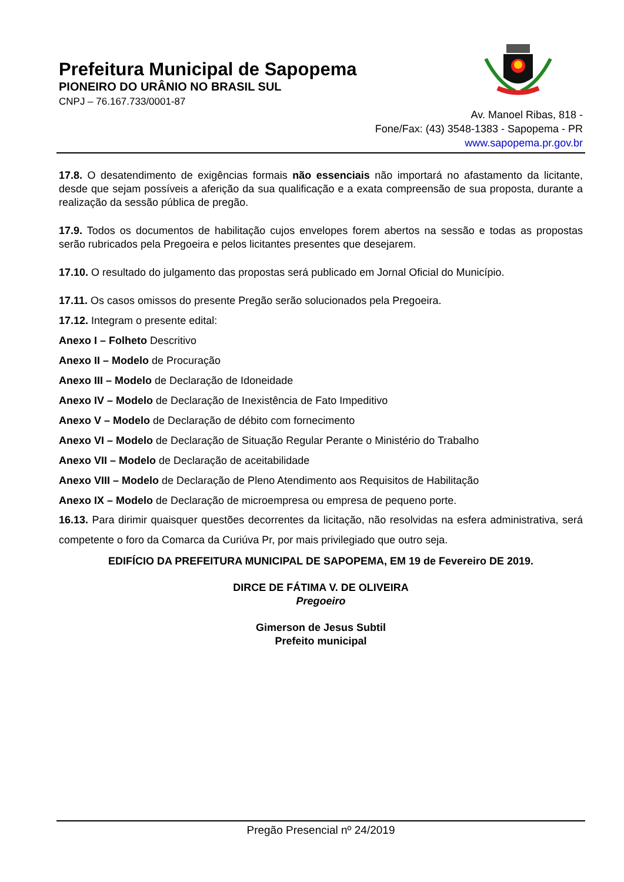Prefeitura Municipal de Sapopema
PIONEIRO DO URÂNIO NO BRASIL SUL
CNPJ – 76.167.733/0001-87
Av. Manoel Ribas, 818 -
Fone/Fax: (43) 3548-1383 - Sapopema - PR
www.sapopema.pr.gov.br
17.8. O desatendimento de exigências formais não essenciais não importará no afastamento da licitante, desde que sejam possíveis a aferição da sua qualificação e a exata compreensão de sua proposta, durante a realização da sessão pública de pregão.
17.9. Todos os documentos de habilitação cujos envelopes forem abertos na sessão e todas as propostas serão rubricados pela Pregoeira e pelos licitantes presentes que desejarem.
17.10. O resultado do julgamento das propostas será publicado em Jornal Oficial do Município.
17.11. Os casos omissos do presente Pregão serão solucionados pela Pregoeira.
17.12. Integram o presente edital:
Anexo I – Folheto Descritivo
Anexo II – Modelo de Procuração
Anexo III – Modelo de Declaração de Idoneidade
Anexo IV – Modelo de Declaração de Inexistência de Fato Impeditivo
Anexo V – Modelo de Declaração de débito com fornecimento
Anexo VI – Modelo de Declaração de Situação Regular Perante o Ministério do Trabalho
Anexo VII – Modelo de Declaração de aceitabilidade
Anexo VIII – Modelo de Declaração de Pleno Atendimento aos Requisitos de Habilitação
Anexo IX – Modelo de Declaração de microempresa ou empresa de pequeno porte.
16.13. Para dirimir quaisquer questões decorrentes da licitação, não resolvidas na esfera administrativa, será competente o foro da Comarca da Curiúva Pr, por mais privilegiado que outro seja.
EDIFÍCIO DA PREFEITURA MUNICIPAL DE SAPOPEMA, EM 19 de Fevereiro DE 2019.
DIRCE DE FÁTIMA V. DE OLIVEIRA
Pregoeiro
Gimerson de Jesus Subtil
Prefeito municipal
Pregão Presencial nº 24/2019